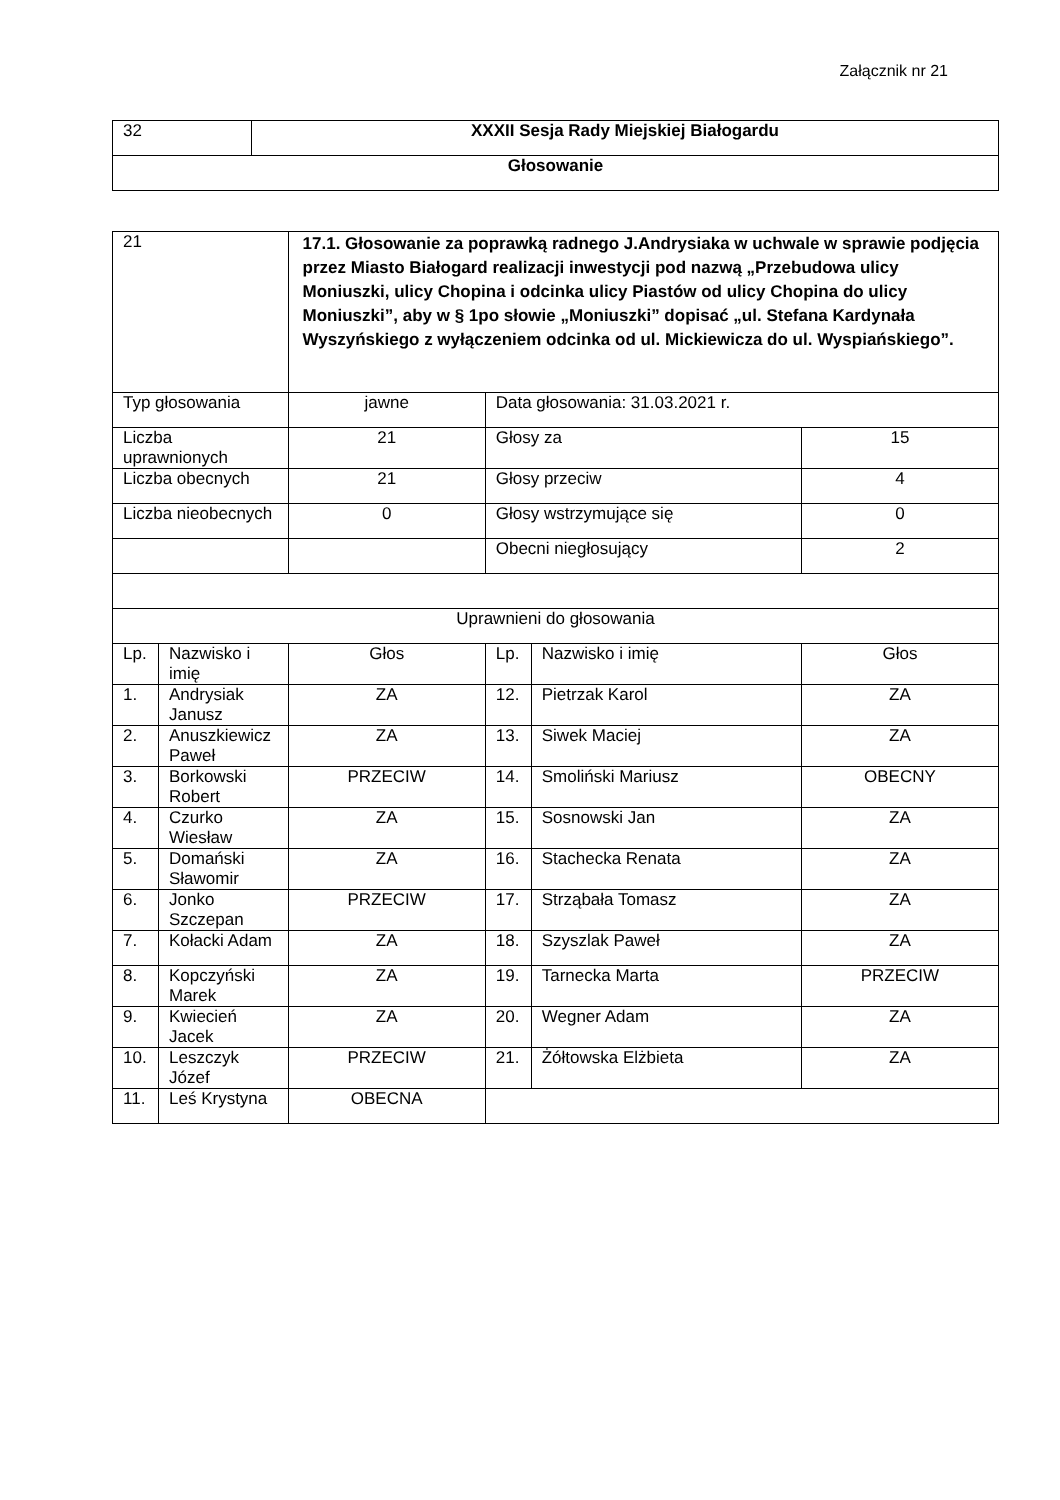Załącznik nr 21
| 32 | XXXII Sesja Rady Miejskiej Białogardu |
| Głosowanie | |
| 21 | | 17.1. Głosowanie za poprawką radnego J.Andrysiaka w uchwale w sprawie podjęcia przez Miasto Białogard realizacji inwestycji pod nazwą „Przebudowa ulicy Moniuszki, ulicy Chopina i odcinka ulicy Piastów od ulicy Chopina do ulicy Moniuszki”, aby w § 1po słowie „Moniuszki” dopisać „ul. Stefana Kardynała Wyszyńskiego z wyłączeniem odcinka od ul. Mickiewicza do ul. Wyspiańskiego”. | | | |
| Typ głosowania | | jawne | Data głosowania: 31.03.2021 r. | | |
| Liczba uprawnionych | | 21 | Głosy za | | 15 |
| Liczba obecnych | | 21 | Głosy przeciw | | 4 |
| Liczba nieobecnych | | 0 | Głosy wstrzymujące się | | 0 |
| | | | Obecni niegłosujący | | 2 |
| Uprawnieni do głosowania | | | | | |
| Lp. | Nazwisko i imię | Głos | Lp. | Nazwisko i imię | Głos |
| 1. | Andrysiak Janusz | ZA | 12. | Pietrzak Karol | ZA |
| 2. | Anuszkiewicz Paweł | ZA | 13. | Siwek Maciej | ZA |
| 3. | Borkowski Robert | PRZECIW | 14. | Smoliński Mariusz | OBECNY |
| 4. | Czurko Wiesław | ZA | 15. | Sosnowski Jan | ZA |
| 5. | Domański Sławomir | ZA | 16. | Stachecka Renata | ZA |
| 6. | Jonko Szczepan | PRZECIW | 17. | Strząbała Tomasz | ZA |
| 7. | Kołacki Adam | ZA | 18. | Szyszlak Paweł | ZA |
| 8. | Kopczyński Marek | ZA | 19. | Tarnecka Marta | PRZECIW |
| 9. | Kwiecień Jacek | ZA | 20. | Wegner Adam | ZA |
| 10. | Leszczyk Józef | PRZECIW | 21. | Żółtowska Elżbieta | ZA |
| 11. | Leś Krystyna | OBECNA | | | |